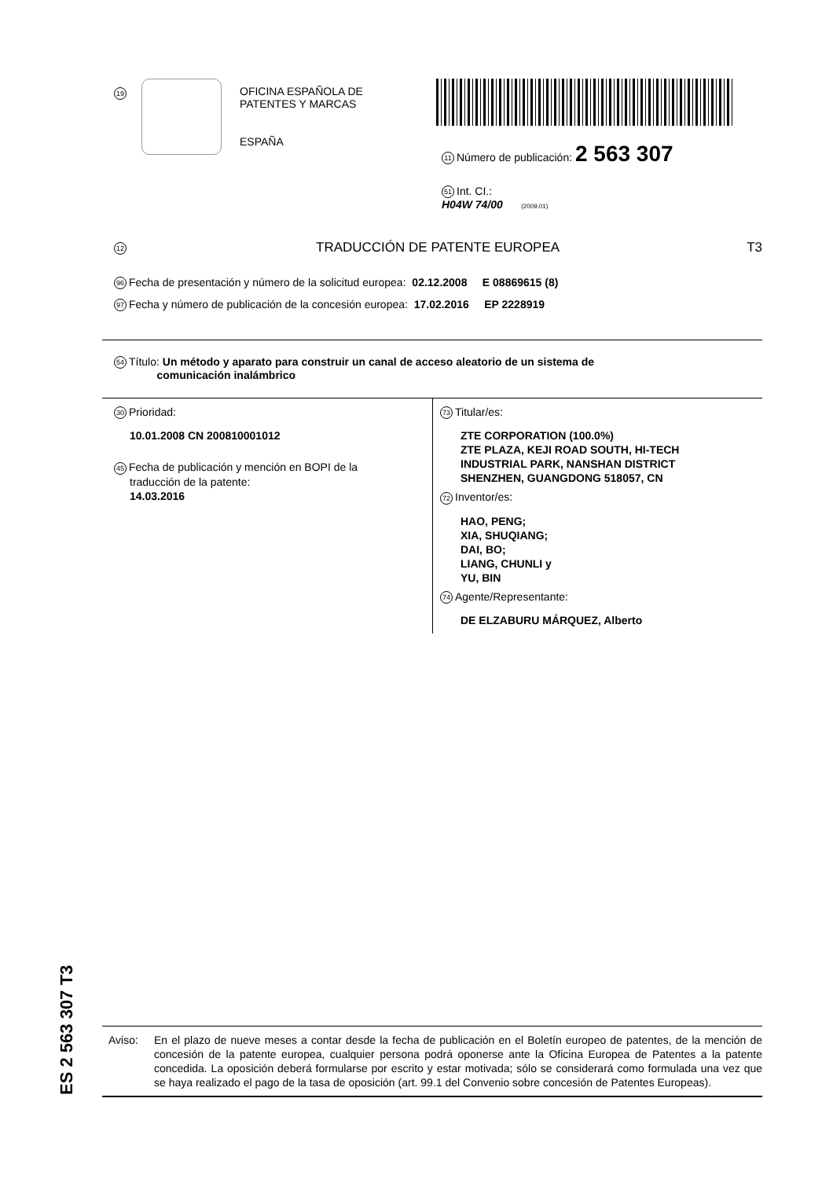19
OFICINA ESPAÑOLA DE
PATENTES Y MARCAS
ESPAÑA
11 Número de publicación: 2 563 307
51 Int. CI.:
H04W 74/00 (2009.01)
12 TRADUCCIÓN DE PATENTE EUROPEA T3
96 Fecha de presentación y número de la solicitud europea: 02.12.2008 E 08869615 (8)
97 Fecha y número de publicación de la concesión europea: 17.02.2016 EP 2228919
54 Título: Un método y aparato para construir un canal de acceso aleatorio de un sistema de
comunicación inalámbrico
30 Prioridad:
10.01.2008 CN 200810001012
45 Fecha de publicación y mención en BOPI de la
traducción de la patente:
14.03.2016
73 Titular/es:
ZTE CORPORATION (100.0%)
ZTE PLAZA, KEJI ROAD SOUTH, HI-TECH
INDUSTRIAL PARK, NANSHAN DISTRICT
SHENZHEN, GUANGDONG 518057, CN
72 Inventor/es:
HAO, PENG;
XIA, SHUQIANG;
DAI, BO;
LIANG, CHUNLI y
YU, BIN
74 Agente/Representante:
DE ELZABURU MÁRQUEZ, Alberto
ES 2 563 307 T3
Aviso: En el plazo de nueve meses a contar desde la fecha de publicación en el Boletín europeo de patentes, de la mención de concesión de la patente europea, cualquier persona podrá oponerse ante la Oficina Europea de Patentes a la patente concedida. La oposición deberá formularse por escrito y estar motivada; sólo se considerará como formulada una vez que se haya realizado el pago de la tasa de oposición (art. 99.1 del Convenio sobre concesión de Patentes Europeas).